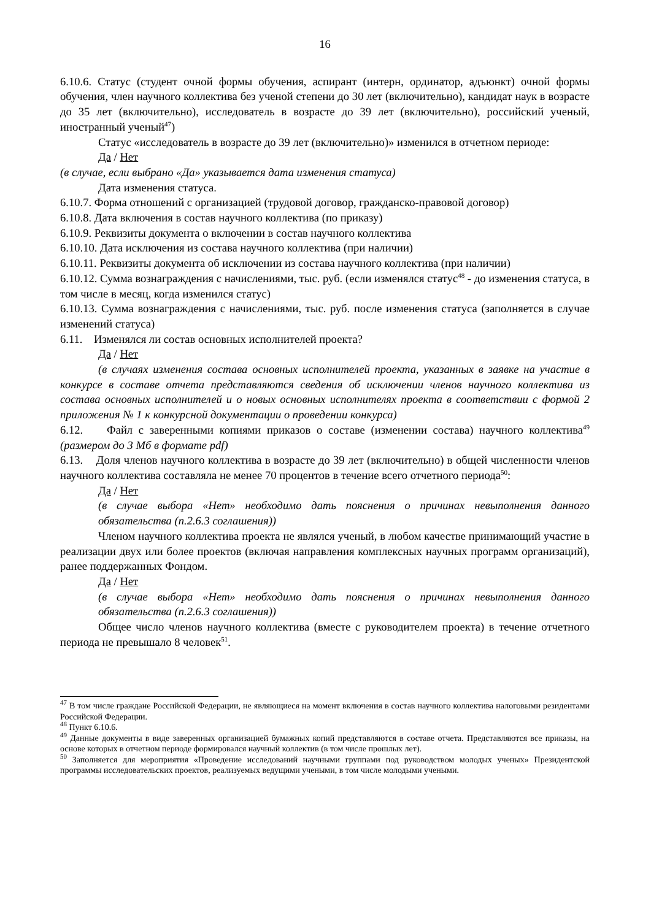16
6.10.6. Статус (студент очной формы обучения, аспирант (интерн, ординатор, адъюнкт) очной формы обучения, член научного коллектива без ученой степени до 30 лет (включительно), кандидат наук в возрасте до 35 лет (включительно), исследователь в возрасте до 39 лет (включительно), российский ученый, иностранный ученый<sup>47</sup>)
Статус «исследователь в возрасте до 39 лет (включительно)» изменился в отчетном периоде:
Да / Нет
(в случае, если выбрано «Да» указывается дата изменения статуса)
Дата изменения статуса.
6.10.7. Форма отношений с организацией (трудовой договор, гражданско-правовой договор)
6.10.8. Дата включения в состав научного коллектива (по приказу)
6.10.9. Реквизиты документа о включении в состав научного коллектива
6.10.10. Дата исключения из состава научного коллектива (при наличии)
6.10.11. Реквизиты документа об исключении из состава научного коллектива (при наличии)
6.10.12. Сумма вознаграждения с начислениями, тыс. руб. (если изменялся статус<sup>48</sup> - до изменения статуса, в том числе в месяц, когда изменился статус)
6.10.13. Сумма вознаграждения с начислениями, тыс. руб. после изменения статуса (заполняется в случае изменений статуса)
6.11. Изменялся ли состав основных исполнителей проекта?
Да / Нет
(в случаях изменения состава основных исполнителей проекта, указанных в заявке на участие в конкурсе в составе отчета представляются сведения об исключении членов научного коллектива из состава основных исполнителей и о новых основных исполнителях проекта в соответствии с формой 2 приложения № 1 к конкурсной документации о проведении конкурса)
6.12. Файл с заверенными копиями приказов о составе (изменении состава) научного коллектива<sup>49</sup> (размером до 3 Мб в формате pdf)
6.13. Доля членов научного коллектива в возрасте до 39 лет (включительно) в общей численности членов научного коллектива составляла не менее 70 процентов в течение всего отчетного периода<sup>50</sup>:
Да / Нет
(в случае выбора «Нет» необходимо дать пояснения о причинах невыполнения данного обязательства (п.2.6.3 соглашения))
Членом научного коллектива проекта не являлся ученый, в любом качестве принимающий участие в реализации двух или более проектов (включая направления комплексных научных программ организаций), ранее поддержанных Фондом.
Да / Нет
(в случае выбора «Нет» необходимо дать пояснения о причинах невыполнения данного обязательства (п.2.6.3 соглашения))
Общее число членов научного коллектива (вместе с руководителем проекта) в течение отчетного периода не превышало 8 человек<sup>51</sup>.
<sup>47</sup> В том числе граждане Российской Федерации, не являющиеся на момент включения в состав научного коллектива налоговыми резидентами Российской Федерации.
<sup>48</sup> Пункт 6.10.6.
<sup>49</sup> Данные документы в виде заверенных организацией бумажных копий представляются в составе отчета. Представляются все приказы, на основе которых в отчетном периоде формировался научный коллектив (в том числе прошлых лет).
<sup>50</sup> Заполняется для мероприятия «Проведение исследований научными группами под руководством молодых ученых» Президентской программы исследовательских проектов, реализуемых ведущими учеными, в том числе молодыми учеными.